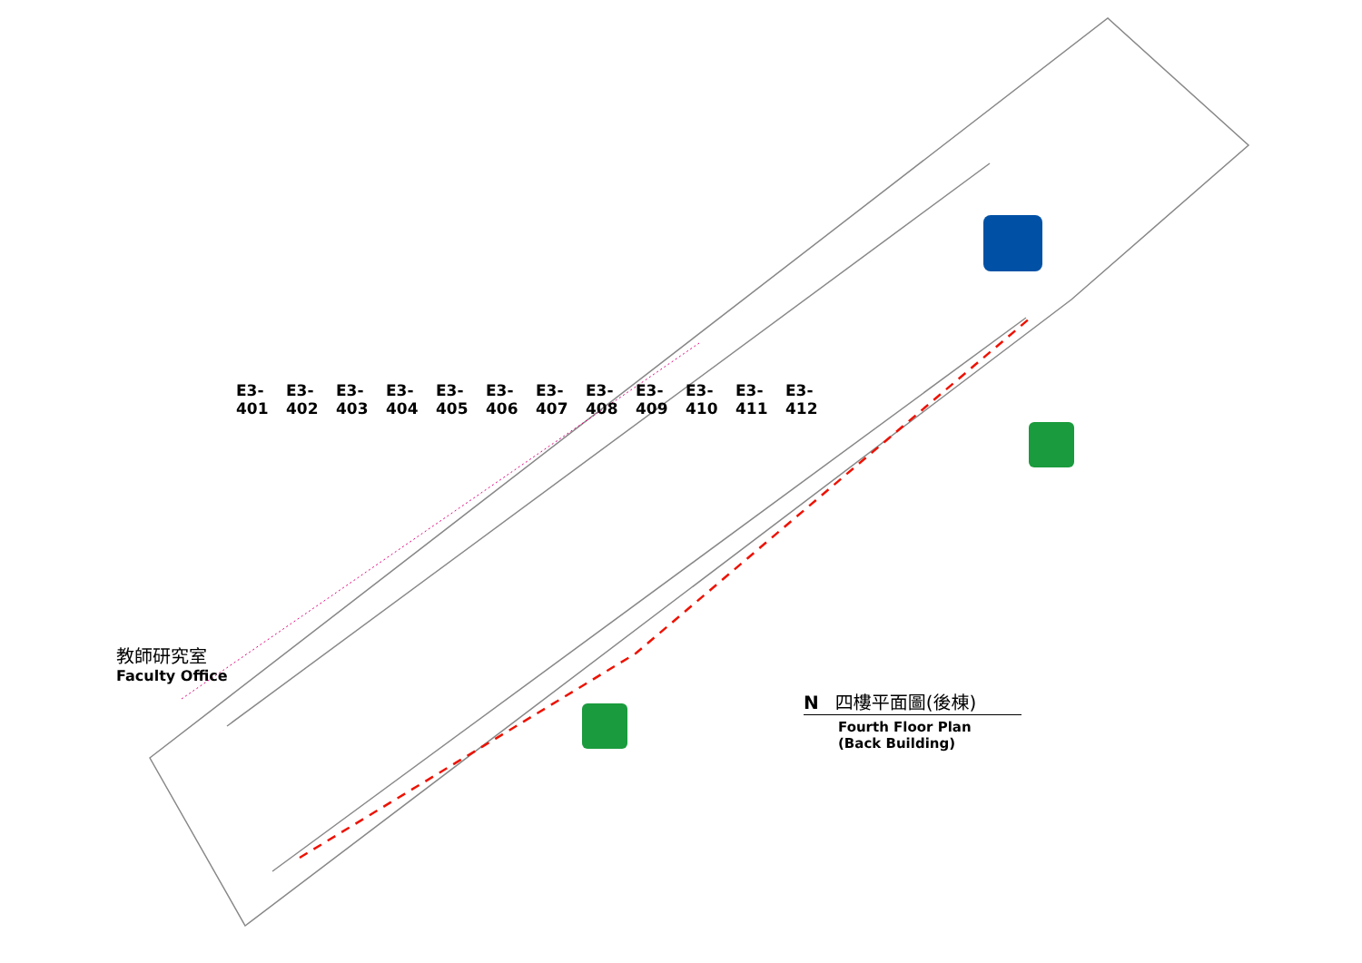教師研究室
Faculty Office
E3-412 E3-411 E3-410 E3-409 E3-408 E3-407 E3-406 E3-405 E3-404 E3-403 E3-402 E3-401
N四樓平面圖(後棟)
Fourth Floor Plan
(Back Building)